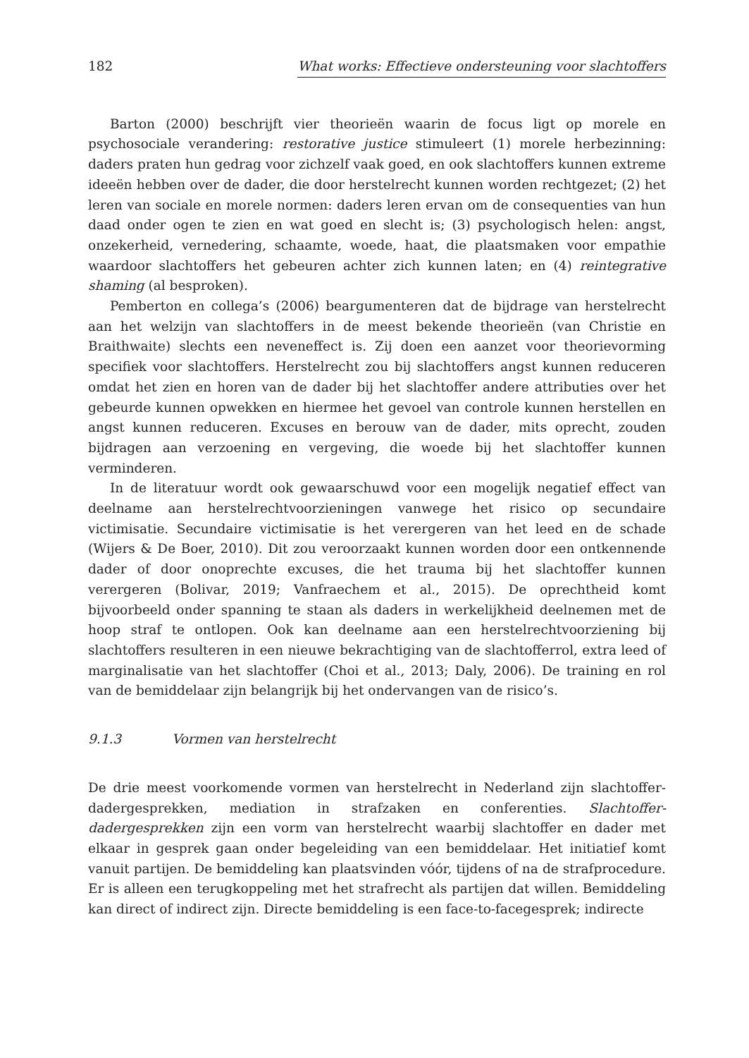182 What works: Effectieve ondersteuning voor slachtoffers
Barton (2000) beschrijft vier theorieën waarin de focus ligt op morele en psychosociale verandering: restorative justice stimuleert (1) morele herbezinning: daders praten hun gedrag voor zichzelf vaak goed, en ook slachtoffers kunnen extreme ideeën hebben over de dader, die door herstelrecht kunnen worden rechtgezet; (2) het leren van sociale en morele normen: daders leren ervan om de consequenties van hun daad onder ogen te zien en wat goed en slecht is; (3) psychologisch helen: angst, onzekerheid, vernedering, schaamte, woede, haat, die plaatsmaken voor empathie waardoor slachtoffers het gebeuren achter zich kunnen laten; en (4) reintegrative shaming (al besproken).
Pemberton en collega’s (2006) beargumenteren dat de bijdrage van herstelrecht aan het welzijn van slachtoffers in de meest bekende theorieën (van Christie en Braithwaite) slechts een neveneffect is. Zij doen een aanzet voor theorievorming specifiek voor slachtoffers. Herstelrecht zou bij slachtoffers angst kunnen reduceren omdat het zien en horen van de dader bij het slachtoffer andere attributies over het gebeurde kunnen opwekken en hiermee het gevoel van controle kunnen herstellen en angst kunnen reduceren. Excuses en berouw van de dader, mits oprecht, zouden bijdragen aan verzoening en vergeving, die woede bij het slachtoffer kunnen verminderen.
In de literatuur wordt ook gewaarschuwd voor een mogelijk negatief effect van deelname aan herstelrechtvoorzieningen vanwege het risico op secundaire victimisatie. Secundaire victimisatie is het verergeren van het leed en de schade (Wijers & De Boer, 2010). Dit zou veroorzaakt kunnen worden door een ontkennende dader of door onoprechte excuses, die het trauma bij het slachtoffer kunnen verergeren (Bolivar, 2019; Vanfraechem et al., 2015). De oprechtheid komt bijvoorbeeld onder spanning te staan als daders in werkelijkheid deelnemen met de hoop straf te ontlopen. Ook kan deelname aan een herstelrechtvoorziening bij slachtoffers resulteren in een nieuwe bekrachtiging van de slachtofferrol, extra leed of marginalisatie van het slachtoffer (Choi et al., 2013; Daly, 2006). De training en rol van de bemiddelaar zijn belangrijk bij het ondervangen van de risico’s.
9.1.3 Vormen van herstelrecht
De drie meest voorkomende vormen van herstelrecht in Nederland zijn slachtoffer-dadergesprekken, mediation in strafzaken en conferenties. Slachtoffer-dadergesprekken zijn een vorm van herstelrecht waarbij slachtoffer en dader met elkaar in gesprek gaan onder begeleiding van een bemiddelaar. Het initiatief komt vanuit partijen. De bemiddeling kan plaatsvinden vóór, tijdens of na de strafprocedure. Er is alleen een terugkoppeling met het strafrecht als partijen dat willen. Bemiddeling kan direct of indirect zijn. Directe bemiddeling is een face-to-facegesprek; indirecte